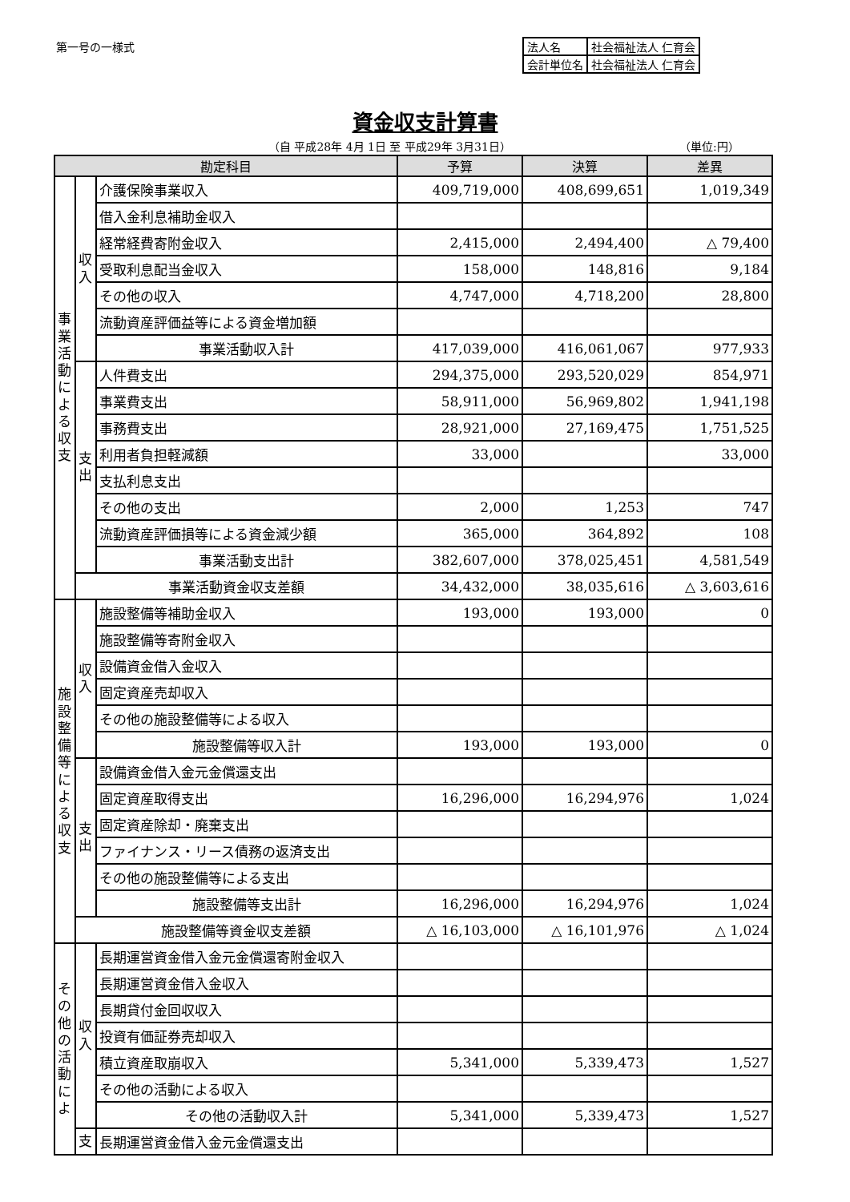第一号の一様式
| 法人名 | 社会福祉法人 仁育会 |
| 会計単位名 | 社会福祉法人 仁育会 |
資金収支計算書
（自 平成28年 4月 1日 至 平成29年 3月31日）
（単位:円）
| 勘定科目 | | | 予算 | 決算 | 差異 |
| --- | --- | --- | --- | --- | --- |
| 事業活動による収支 | 収入 | 介護保険事業収入 | 409,719,000 | 408,699,651 | 1,019,349 |
| | | 借入金利息補助金収入 | | | |
| | | 経常経費寄附金収入 | 2,415,000 | 2,494,400 | △ 79,400 |
| | | 受取利息配当金収入 | 158,000 | 148,816 | 9,184 |
| | | その他の収入 | 4,747,000 | 4,718,200 | 28,800 |
| | | 流動資産評価益等による資金増加額 | | | |
| | | 事業活動収入計 | 417,039,000 | 416,061,067 | 977,933 |
| | 支出 | 人件費支出 | 294,375,000 | 293,520,029 | 854,971 |
| | | 事業費支出 | 58,911,000 | 56,969,802 | 1,941,198 |
| | | 事務費支出 | 28,921,000 | 27,169,475 | 1,751,525 |
| | | 利用者負担軽減額 | 33,000 | | 33,000 |
| | | 支払利息支出 | | | |
| | | その他の支出 | 2,000 | 1,253 | 747 |
| | | 流動資産評価損等による資金減少額 | 365,000 | 364,892 | 108 |
| | | 事業活動支出計 | 382,607,000 | 378,025,451 | 4,581,549 |
| | 事業活動資金収支差額 | | 34,432,000 | 38,035,616 | △ 3,603,616 |
| 施設整備等による収支 | 収入 | 施設整備等補助金収入 | 193,000 | 193,000 | 0 |
| | | 施設整備等寄附金収入 | | | |
| | | 設備資金借入金収入 | | | |
| | | 固定資産売却収入 | | | |
| | | その他の施設整備等による収入 | | | |
| | | 施設整備等収入計 | 193,000 | 193,000 | 0 |
| | 支出 | 設備資金借入金元金償還支出 | | | |
| | | 固定資産取得支出 | 16,296,000 | 16,294,976 | 1,024 |
| | | 固定資産除却・廃棄支出 | | | |
| | | ファイナンス・リース債務の返済支出 | | | |
| | | その他の施設整備等による支出 | | | |
| | | 施設整備等支出計 | 16,296,000 | 16,294,976 | 1,024 |
| | 施設整備等資金収支差額 | | △ 16,103,000 | △ 16,101,976 | △ 1,024 |
| その他の活動によ | 収入 | 長期運営資金借入金元金償還寄附金収入 | | | |
| | | 長期運営資金借入金収入 | | | |
| | | 長期貸付金回収収入 | | | |
| | | 投資有価証券売却収入 | | | |
| | | 積立資産取崩収入 | 5,341,000 | 5,339,473 | 1,527 |
| | | その他の活動による収入 | | | |
| | | その他の活動収入計 | 5,341,000 | 5,339,473 | 1,527 |
| | 支 | 長期運営資金借入金元金償還支出 | | | |